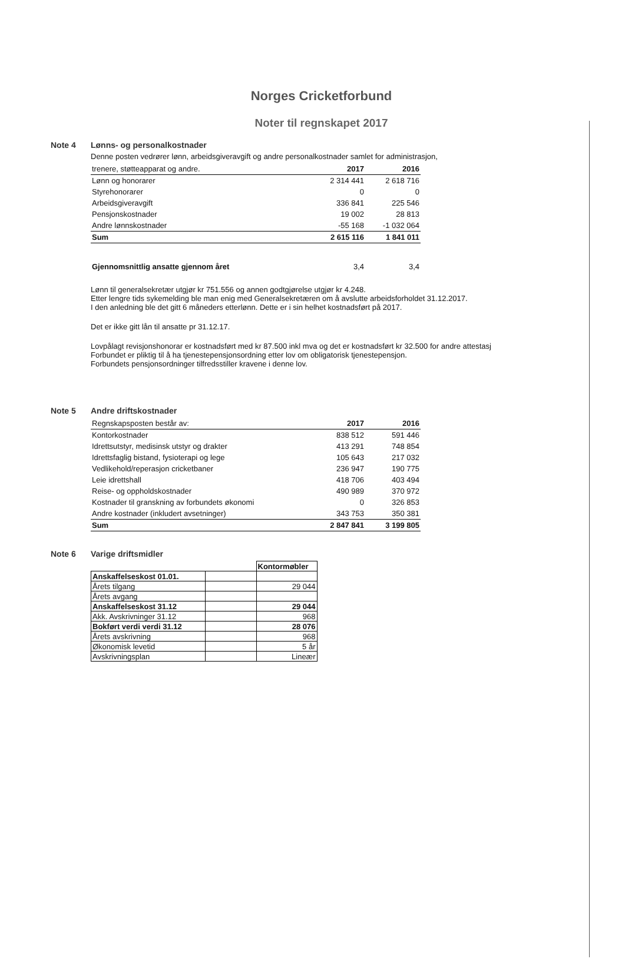Norges Cricketforbund
Noter til regnskapet 2017
Note 4 Lønns- og personalkostnader
Denne posten vedrører lønn, arbeidsgiveravgift og andre personalkostnader samlet for administrasjon,
| trenere, støtteapparat og andre. | 2017 | 2016 |
| Lønn og honorarer | 2 314 441 | 2 618 716 |
| Styrehonorarer | 0 | 0 |
| Arbeidsgiveravgift | 336 841 | 225 546 |
| Pensjonskostnader | 19 002 | 28 813 |
| Andre lønnskostnader | -55 168 | -1 032 064 |
| Sum | 2 615 116 | 1 841 011 |
| Gjennomsnittlig ansatte gjennom året | 3,4 | 3,4 |
Lønn til generalsekretær utgjør kr 751.556 og annen godtgjørelse utgjør kr 4.248.
Etter lengre tids sykemelding ble man enig med Generalsekretæren om å avslutte arbeidsforholdet 31.12.2017.
I den anledning ble det gitt 6 måneders etterlønn. Dette er i sin helhet kostnadsført på 2017.
Det er ikke gitt lån til ansatte pr 31.12.17.
Lovpålagt revisjonshonorar er kostnadsført med kr 87.500 inkl mva og det er kostnadsført kr 32.500 for andre attestasj
Forbundet er pliktig til å ha tjenestepensjonsordning etter lov om obligatorisk tjenestepensjon.
Forbundets pensjonsordninger tilfredsstiller kravene i denne lov.
Note 5 Andre driftskostnader
| Regnskapsposten består av: | 2017 | 2016 |
| Kontorkostnader | 838 512 | 591 446 |
| Idrettsutstyr, medisinsk utstyr og drakter | 413 291 | 748 854 |
| Idrettsfaglig bistand, fysioterapi og lege | 105 643 | 217 032 |
| Vedlikehold/reperasjon cricketbaner | 236 947 | 190 775 |
| Leie idrettshall | 418 706 | 403 494 |
| Reise- og oppholdskostnader | 490 989 | 370 972 |
| Kostnader til granskning av forbundets økonomi | 0 | 326 853 |
| Andre kostnader (inkludert avsetninger) | 343 753 | 350 381 |
| Sum | 2 847 841 | 3 199 805 |
Note 6 Varige driftsmidler
| | | Kontormøbler |
| Anskaffelseskost 01.01. | | |
| Årets tilgang | | 29 044 |
| Årets avgang | | |
| Anskaffelseskost 31.12 | | 29 044 |
| Akk. Avskrivninger 31.12 | | 968 |
| Bokført verdi verdi 31.12 | | 28 076 |
| Årets avskrivning | | 968 |
| Økonomisk levetid | | 5 år |
| Avskrivningsplan | | Lineær |